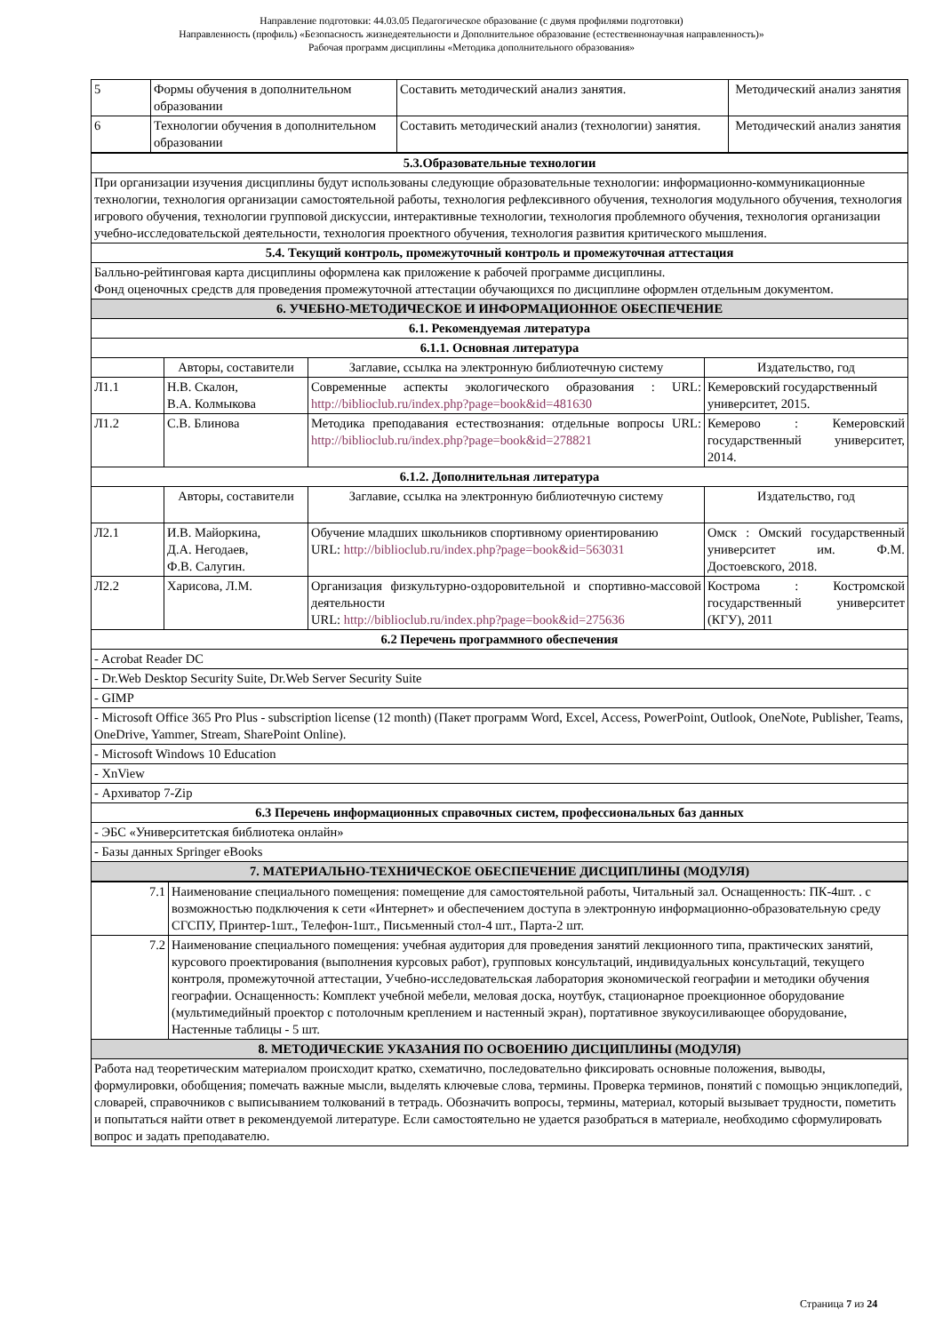Направление подготовки: 44.03.05 Педагогическое образование (с двумя профилями подготовки)
Направленность (профиль) «Безопасность жизнедеятельности и Дополнительное образование (естественнонаучная направленность)»
Рабочая программ дисциплины «Методика дополнительного образования»
| 5 | Формы обучения в дополнительном образовании | Составить методический анализ занятия. | Методический анализ занятия |
| 6 | Технологии обучения в дополнительном образовании | Составить методический анализ (технологии) занятия. | Методический анализ занятия |
| 5.3.Образовательные технологии | | | |
| --- | --- | --- | --- |
| При организации изучения дисциплины будут использованы следующие образовательные технологии: информационно-коммуникационные технологии, технология организации самостоятельной работы, технология рефлексивного обучения, технология модульного обучения, технология игрового обучения, технологии групповой дискуссии, интерактивные технологии, технология проблемного обучения, технология организации учебно-исследовательской деятельности, технология проектного обучения, технология развития критического мышления. | | | |
| 5.4. Текущий контроль, промежуточный контроль и промежуточная аттестация | | | |
| Балльно-рейтинговая карта дисциплины оформлена как приложение к рабочей программе дисциплины. Фонд оценочных средств для проведения промежуточной аттестации обучающихся по дисциплине оформлен отдельным документом. | | | |
| 6. УЧЕБНО-МЕТОДИЧЕСКОЕ И ИНФОРМАЦИОННОЕ ОБЕСПЕЧЕНИЕ | | | |
| 6.1. Рекомендуемая литература | | | |
| 6.1.1. Основная литература | | | |
| | Авторы, составители | Заглавие, ссылка на электронную библиотечную систему | Издательство, год |
| Л1.1 | Н.В. Скалон, В.А. Колмыкова | Современные аспекты экологического образования : URL: http://biblioclub.ru/index.php?page=book&id=481630 | Кемеровский государственный университет, 2015. |
| Л1.2 | С.В. Блинова | Методика преподавания естествознания: отдельные вопросы URL: http://biblioclub.ru/index.php?page=book&id=278821 | Кемерово : Кемеровский государственный университет, 2014. |
| 6.1.2. Дополнительная литература | | | |
| | Авторы, составители | Заглавие, ссылка на электронную библиотечную систему | Издательство, год |
| Л2.1 | И.В. Майоркина, Д.А. Негодаев, Ф.В. Салугин. | Обучение младших школьников спортивному ориентированию URL: http://biblioclub.ru/index.php?page=book&id=563031 | Омск : Омский государственный университет им. Ф.М. Достоевского, 2018. |
| Л2.2 | Харисова, Л.М. | Организация физкультурно-оздоровительной и спортивно-массовой деятельности URL: http://biblioclub.ru/index.php?page=book&id=275636 | Кострома : Костромской государственный университет (КГУ), 2011 |
| 6.2 Перечень программного обеспечения | | | |
| - Acrobat Reader DC | | | |
| - Dr.Web Desktop Security Suite, Dr.Web Server Security Suite | | | |
| - GIMP | | | |
| - Microsoft Office 365 Pro Plus - subscription license (12 month) (Пакет программ Word, Excel, Access, PowerPoint, Outlook, OneNote, Publisher, Teams, OneDrive, Yammer, Stream, SharePoint Online). | | | |
| - Microsoft Windows 10 Education | | | |
| - XnView | | | |
| - Архиватор 7-Zip | | | |
| 6.3 Перечень информационных справочных систем, профессиональных баз данных | | | |
| - ЭБС «Университетская библиотека онлайн» | | | |
| - Базы данных Springer eBooks | | | |
| 7. МАТЕРИАЛЬНО-ТЕХНИЧЕСКОЕ ОБЕСПЕЧЕНИЕ ДИСЦИПЛИНЫ (МОДУЛЯ) | | | |
| 7.1 | Наименование специального помещения: помещение для самостоятельной работы, Читальный зал. Оснащенность: ПК-4шт. . с возможностью подключения к сети «Интернет» и обеспечением доступа в электронную информационно-образовательную среду СГСПУ, Принтер-1шт., Телефон-1шт., Письменный стол-4 шт., Парта-2 шт. |
| 7.2 | Наименование специального помещения: учебная аудитория для проведения занятий лекционного типа, практических занятий, курсового проектирования (выполнения курсовых работ), групповых консультаций, индивидуальных консультаций, текущего контроля, промежуточной аттестации, Учебно-исследовательская лаборатория экономической географии и методики обучения географии. Оснащенность: Комплект учебной мебели, меловая доска, ноутбук, стационарное проекционное оборудование (мультимедийный проектор с потолочным креплением и настенный экран), портативное звукоусиливающее оборудование, Настенные таблицы - 5 шт. |
| 8. МЕТОДИЧЕСКИЕ УКАЗАНИЯ ПО ОСВОЕНИЮ ДИСЦИПЛИНЫ (МОДУЛЯ) | |
| Работа над теоретическим материалом происходит кратко, схематично, последовательно фиксировать основные положения, выводы, формулировки, обобщения; помечать важные мысли, выделять ключевые слова, термины. Проверка терминов, понятий с помощью энциклопедий, словарей, справочников с выписыванием толкований в тетрадь. Обозначить вопросы, термины, материал, который вызывает трудности, пометить и попытаться найти ответ в рекомендуемой литературе. Если самостоятельно не удается разобраться в материале, необходимо сформулировать вопрос и задать преподавателю. | |
Страница 7 из 24